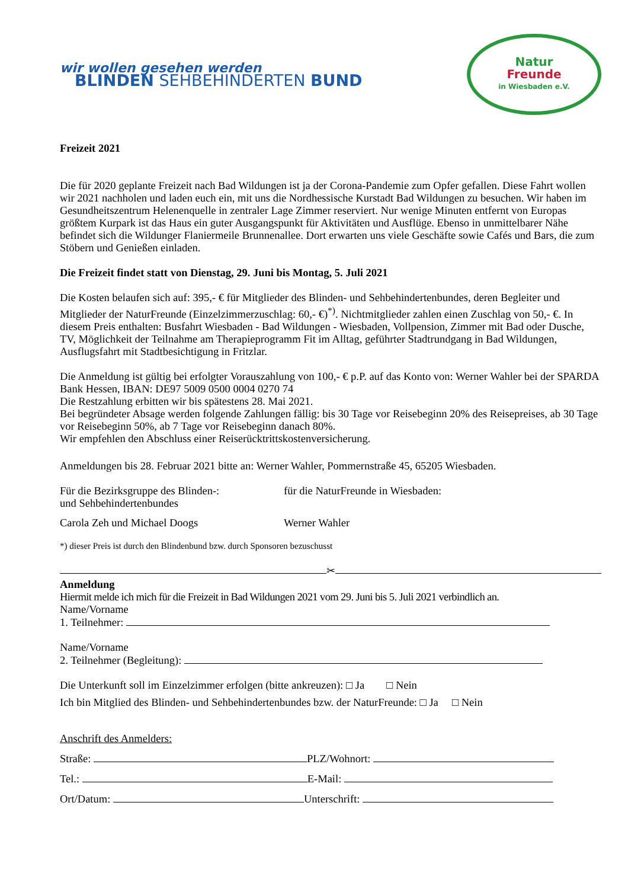wir wollen gesehen werden
BLINDEN SEHBEHINDERTEN BUND
Natur
Freunde
in Wiesbaden e.V.
Freizeit 2021
Die für 2020 geplante Freizeit nach Bad Wildungen ist ja der Corona-Pandemie zum Opfer gefallen. Diese Fahrt wollen wir 2021 nachholen und laden euch ein, mit uns die Nordhessische Kurstadt Bad Wildungen zu besuchen. Wir haben im Gesundheitszentrum Helenenquelle in zentraler Lage Zimmer reserviert. Nur wenige Minuten entfernt von Europas größtem Kurpark ist das Haus ein guter Ausgangspunkt für Aktivitäten und Ausflüge. Ebenso in unmittelbarer Nähe befindet sich die Wildunger Flaniermeile Brunnenallee. Dort erwarten uns viele Geschäfte sowie Cafés und Bars, die zum Stöbern und Genießen einladen.
Die Freizeit findet statt von Dienstag, 29. Juni bis Montag, 5. Juli 2021
Die Kosten belaufen sich auf: 395,- € für Mitglieder des Blinden- und Sehbehindertenbundes, deren Begleiter und Mitglieder der NaturFreunde (Einzelzimmerzuschlag: 60,- €)<sup>*)</sup>. Nichtmitglieder zahlen einen Zuschlag von 50,- €. In diesem Preis enthalten: Busfahrt Wiesbaden - Bad Wildungen - Wiesbaden, Vollpension, Zimmer mit Bad oder Dusche, TV, Möglichkeit der Teilnahme am Therapieprogramm Fit im Alltag, geführter Stadtrundgang in Bad Wildungen, Ausflugsfahrt mit Stadtbesichtigung in Fritzlar.
Die Anmeldung ist gültig bei erfolgter Vorauszahlung von 100,- € p.P. auf das Konto von: Werner Wahler bei der SPARDA Bank Hessen, IBAN: DE97 5009 0500 0004 0270 74
Die Restzahlung erbitten wir bis spätestens 28. Mai 2021.
Bei begründeter Absage werden folgende Zahlungen fällig: bis 30 Tage vor Reisebeginn 20% des Reisepreises, ab 30 Tage vor Reisebeginn 50%, ab 7 Tage vor Reisebeginn danach 80%.
Wir empfehlen den Abschluss einer Reiserücktrittskostenversicherung.
Anmeldungen bis 28. Februar 2021 bitte an: Werner Wahler, Pommernstraße 45, 65205 Wiesbaden.
Für die Bezirksgruppe des Blinden-:
und Sehbehindertenbundes
für die NaturFreunde in Wiesbaden:
Carola Zeh und Michael Doogs Werner Wahler
*) dieser Preis ist durch den Blindenbund bzw. durch Sponsoren bezuschusst
✂
Anmeldung
Hiermit melde ich mich für die Freizeit in Bad Wildungen 2021 vom 29. Juni bis 5. Juli 2021 verbindlich an.
Name/Vorname
1. Teilnehmer:
Name/Vorname
2. Teilnehmer (Begleitung):
Die Unterkunft soll im Einzelzimmer erfolgen (bitte ankreuzen): □ Ja □ Nein
Ich bin Mitglied des Blinden- und Sehbehindertenbundes bzw. der NaturFreunde: □ Ja □ Nein
Anschrift des Anmelders:
Straße: PLZ/Wohnort:
Tel.: E-Mail:
Ort/Datum: Unterschrift: